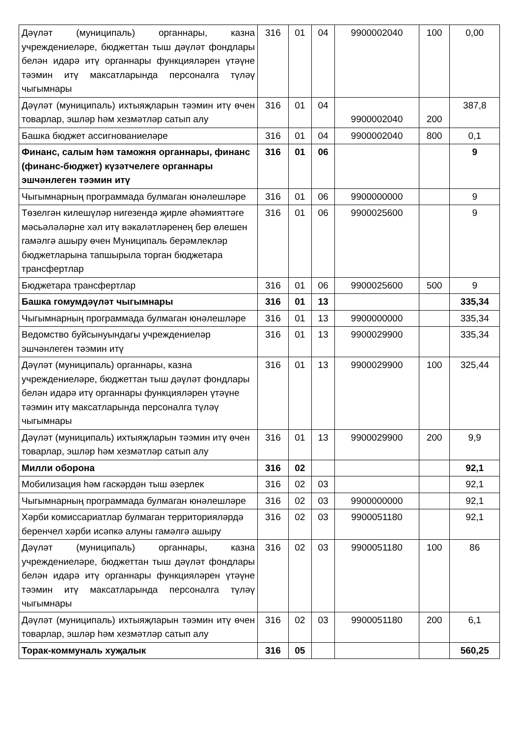| Дәүләт (муниципаль) органнары, казна учреждениеләре, бюджеттан тыш дәүләт фондлары белән идарә итү органнары функцияләрен үтәүне тәэмин итү максатларында персоналга түләү чыгымнары | 316 | 01 | 04 | 9900002040 | 100 | 0,00 |
| Дәүләт (муниципаль) ихтыяҗларын тәэмин итү өчен товарлар, эшләр һәм хезмәтләр сатып алу | 316 | 01 | 04 | 9900002040 | 200 | 387,8 |
| Башка бюджет ассигнованиеләре | 316 | 01 | 04 | 9900002040 | 800 | 0,1 |
| Финанс, салым һәм таможня органнары, финанс (финанс-бюджет) күзәтчелеге органнары эшчәнлеген тәэмин итү | 316 | 01 | 06 | | | 9 |
| Чыгымнарның программада булмаган юнәлешләре | 316 | 01 | 06 | 9900000000 | | 9 |
| Төзелгән килешүләр нигезендә җирле әһәмияттәге мәсьәләләрне хәл итү вәкаләтләренең бер өлешен гамәлгә ашыру өчен Муниципаль берәмлекләр бюджетларына тапшырыла торган бюджетара трансфертлар | 316 | 01 | 06 | 9900025600 | | 9 |
| Бюджетара трансфертлар | 316 | 01 | 06 | 9900025600 | 500 | 9 |
| Башка гомумдәүләт чыгымнары | 316 | 01 | 13 | | | 335,34 |
| Чыгымнарның программада булмаган юнәлешләре | 316 | 01 | 13 | 9900000000 | | 335,34 |
| Ведомство буйсынуындагы учреждениеләр эшчәнлеген тәэмин итү | 316 | 01 | 13 | 9900029900 | | 335,34 |
| Дәүләт (муниципаль) органнары, казна учреждениеләре, бюджеттан тыш дәүләт фондлары белән идарә итү органнары функцияләрен үтәүне тәэмин итү максатларында персоналга түләү чыгымнары | 316 | 01 | 13 | 9900029900 | 100 | 325,44 |
| Дәүләт (муниципаль) ихтыяҗларын тәэмин итү өчен товарлар, эшләр һәм хезмәтләр сатып алу | 316 | 01 | 13 | 9900029900 | 200 | 9,9 |
| Милли оборона | 316 | 02 | | | | 92,1 |
| Мобилизация һәм гаскәрдән тыш әзерлек | 316 | 02 | 03 | | | 92,1 |
| Чыгымнарның программада булмаган юнәлешләре | 316 | 02 | 03 | 9900000000 | | 92,1 |
| Хәрби комиссариатлар булмаган территорияләрдә беренчел хәрби исәпкә алуны гамәлгә ашыру | 316 | 02 | 03 | 9900051180 | | 92,1 |
| Дәүләт (муниципаль) органнары, казна учреждениеләре, бюджеттан тыш дәүләт фондлары белән идарә итү органнары функцияләрен үтәүне тәэмин итү максатларында персоналга түләү чыгымнары | 316 | 02 | 03 | 9900051180 | 100 | 86 |
| Дәүләт (муниципаль) ихтыяҗларын тәэмин итү өчен товарлар, эшләр һәм хезмәтләр сатып алу | 316 | 02 | 03 | 9900051180 | 200 | 6,1 |
| Торак-коммуналь хуҗалык | 316 | 05 | | | | 560,25 |